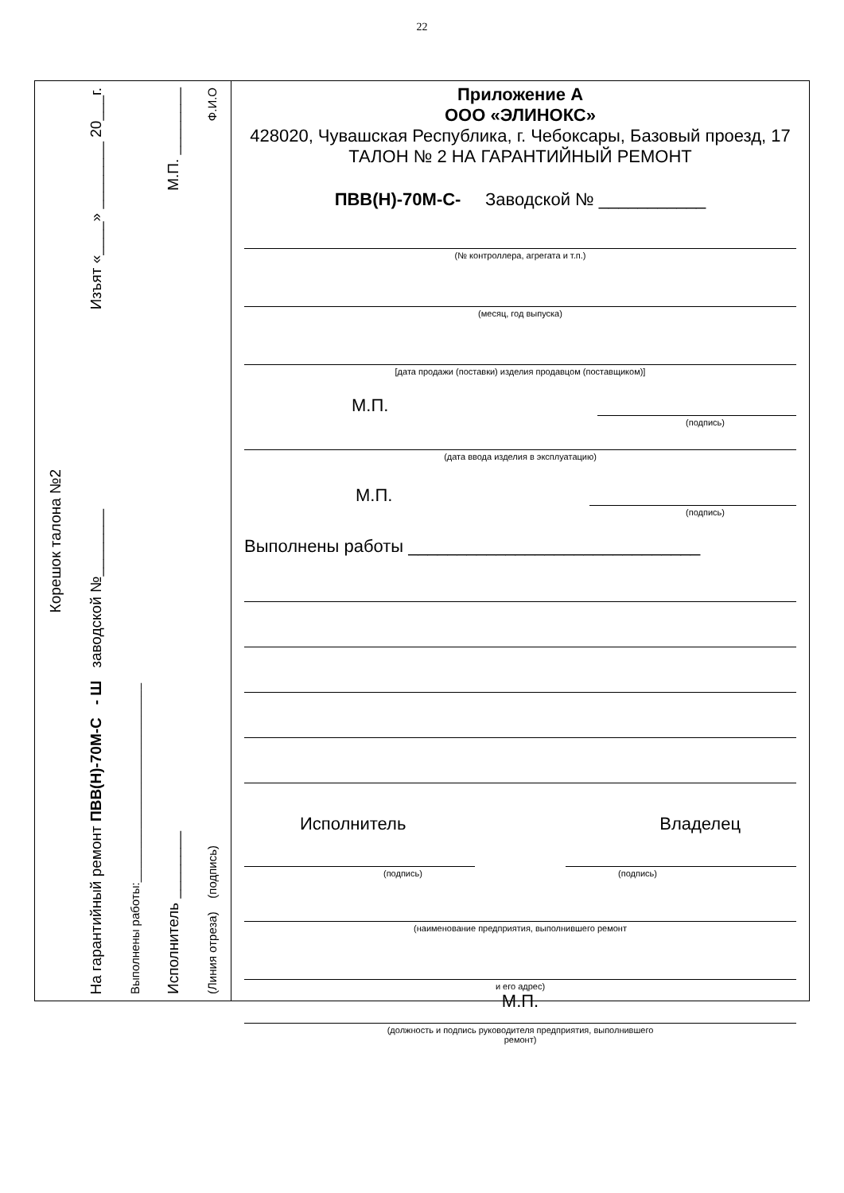22
Корешок талона №2
На гарантийный ремонт ПВВ(Н)-70М-С - Ш заводской №________ Изъят «____» ________ 20___г.
Выполнены работы:______________________________
Исполнитель ________ М.П. ________
(Линия отреза) (подпись) Ф.И.О
Приложение А
ООО «ЭЛИНОКС»
428020, Чувашская Республика, г. Чебоксары, Базовый проезд, 17
ТАЛОН № 2 НА ГАРАНТИЙНЫЙ РЕМОНТ
ПВВ(Н)-70М-С- Заводской № ___________
(№ контроллера, агрегата и т.п.)
(месяц, год выпуска)
[дата продажи (поставки) изделия продавцом (поставщиком)]
М.П.
(подпись)
(дата ввода изделия в эксплуатацию)
М.П.
(подпись)
Выполнены работы ______________________________
Исполнитель Владелец
(подпись) (подпись)
(наименование предприятия, выполнившего ремонт
и его адрес)
М.П.
(должность и подпись руководителя предприятия, выполнившего
ремонт)